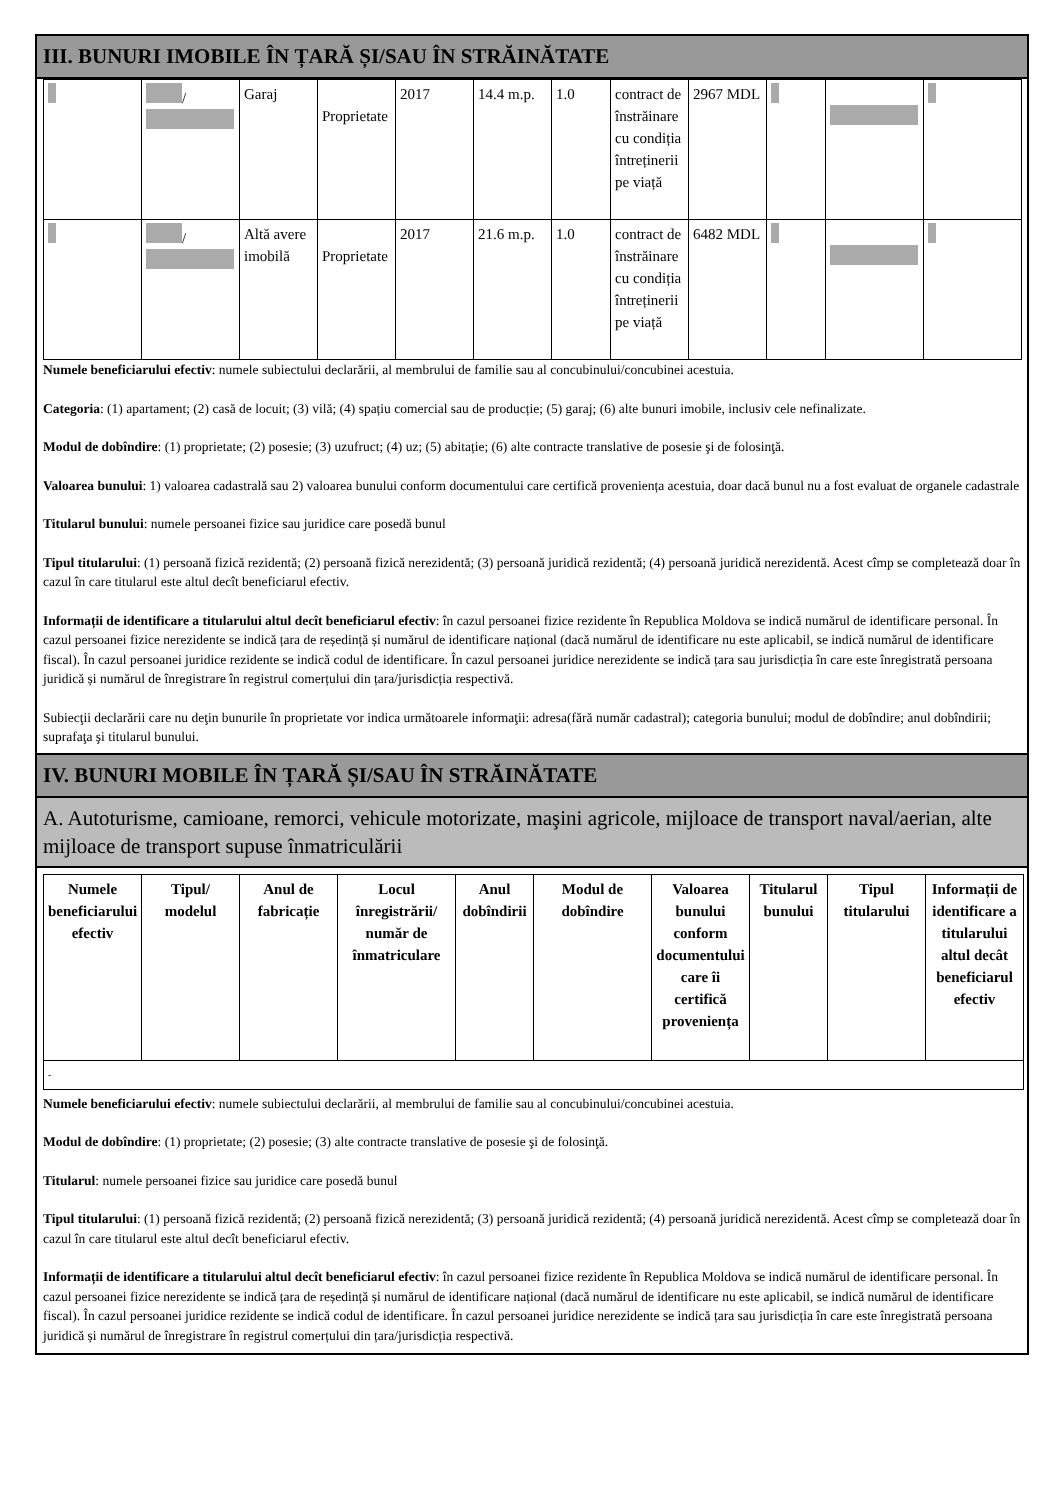III. BUNURI IMOBILE ÎN ȚARĂ ȘI/SAU ÎN STRĂINĂTATE
| | / | Garaj | Proprietate | 2017 | 14.4 m.p. | 1.0 | contract de înstrăinare cu condiția întreținerii pe viață | 2967 MDL | | | |
| | / | Altă avere imobilă | Proprietate | 2017 | 21.6 m.p. | 1.0 | contract de înstrăinare cu condiția întreținerii pe viață | 6482 MDL | | | |
Numele beneficiarului efectiv: numele subiectului declarării, al membrului de familie sau al concubinului/concubinei acestuia.
Categoria: (1) apartament; (2) casă de locuit; (3) vilă; (4) spațiu comercial sau de producție; (5) garaj; (6) alte bunuri imobile, inclusiv cele nefinalizate.
Modul de dobîndire: (1) proprietate; (2) posesie; (3) uzufruct; (4) uz; (5) abitație; (6) alte contracte translative de posesie şi de folosinţă.
Valoarea bunului: 1) valoarea cadastrală sau 2) valoarea bunului conform documentului care certifică proveniența acestuia, doar dacă bunul nu a fost evaluat de organele cadastrale
Titularul bunului: numele persoanei fizice sau juridice care posedă bunul
Tipul titularului: (1) persoană fizică rezidentă; (2) persoană fizică nerezidentă; (3) persoană juridică rezidentă; (4) persoană juridică nerezidentă. Acest cîmp se completează doar în cazul în care titularul este altul decît beneficiarul efectiv.
Informații de identificare a titularului altul decît beneficiarul efectiv: în cazul persoanei fizice rezidente în Republica Moldova se indică numărul de identificare personal. În cazul persoanei fizice nerezidente se indică țara de reședință și numărul de identificare național (dacă numărul de identificare nu este aplicabil, se indică numărul de identificare fiscal). În cazul persoanei juridice rezidente se indică codul de identificare. În cazul persoanei juridice nerezidente se indică țara sau jurisdicția în care este înregistrată persoana juridică și numărul de înregistrare în registrul comerțului din țara/jurisdicția respectivă.
Subiecţii declarării care nu deţin bunurile în proprietate vor indica următoarele informaţii: adresa(fără număr cadastral); categoria bunului; modul de dobîndire; anul dobîndirii; suprafaţa şi titularul bunului.
IV. BUNURI MOBILE ÎN ȚARĂ ȘI/SAU ÎN STRĂINĂTATE
A. Autoturisme, camioane, remorci, vehicule motorizate, maşini agricole, mijloace de transport naval/aerian, alte mijloace de transport supuse înmatriculării
| Numele beneficiarului efectiv | Tipul/ modelul | Anul de fabricație | Locul înregistrării/ număr de înmatriculare | Anul dobîndirii | Modul de dobîndire | Valoarea bunului conform documentului care îi certifică proveniența | Titularul bunului | Tipul titularului | Informații de identificare a titularului altul decât beneficiarul efectiv |
| --- | --- | --- | --- | --- | --- | --- | --- | --- | --- |
| - | | | | | | | | | |
Numele beneficiarului efectiv: numele subiectului declarării, al membrului de familie sau al concubinului/concubinei acestuia.
Modul de dobîndire: (1) proprietate; (2) posesie; (3) alte contracte translative de posesie şi de folosinţă.
Titularul: numele persoanei fizice sau juridice care posedă bunul
Tipul titularului: (1) persoană fizică rezidentă; (2) persoană fizică nerezidentă; (3) persoană juridică rezidentă; (4) persoană juridică nerezidentă. Acest cîmp se completează doar în cazul în care titularul este altul decît beneficiarul efectiv.
Informații de identificare a titularului altul decît beneficiarul efectiv: în cazul persoanei fizice rezidente în Republica Moldova se indică numărul de identificare personal. În cazul persoanei fizice nerezidente se indică țara de reședință și numărul de identificare național (dacă numărul de identificare nu este aplicabil, se indică numărul de identificare fiscal). În cazul persoanei juridice rezidente se indică codul de identificare. În cazul persoanei juridice nerezidente se indică țara sau jurisdicția în care este înregistrată persoana juridică și numărul de înregistrare în registrul comerțului din țara/jurisdicția respectivă.